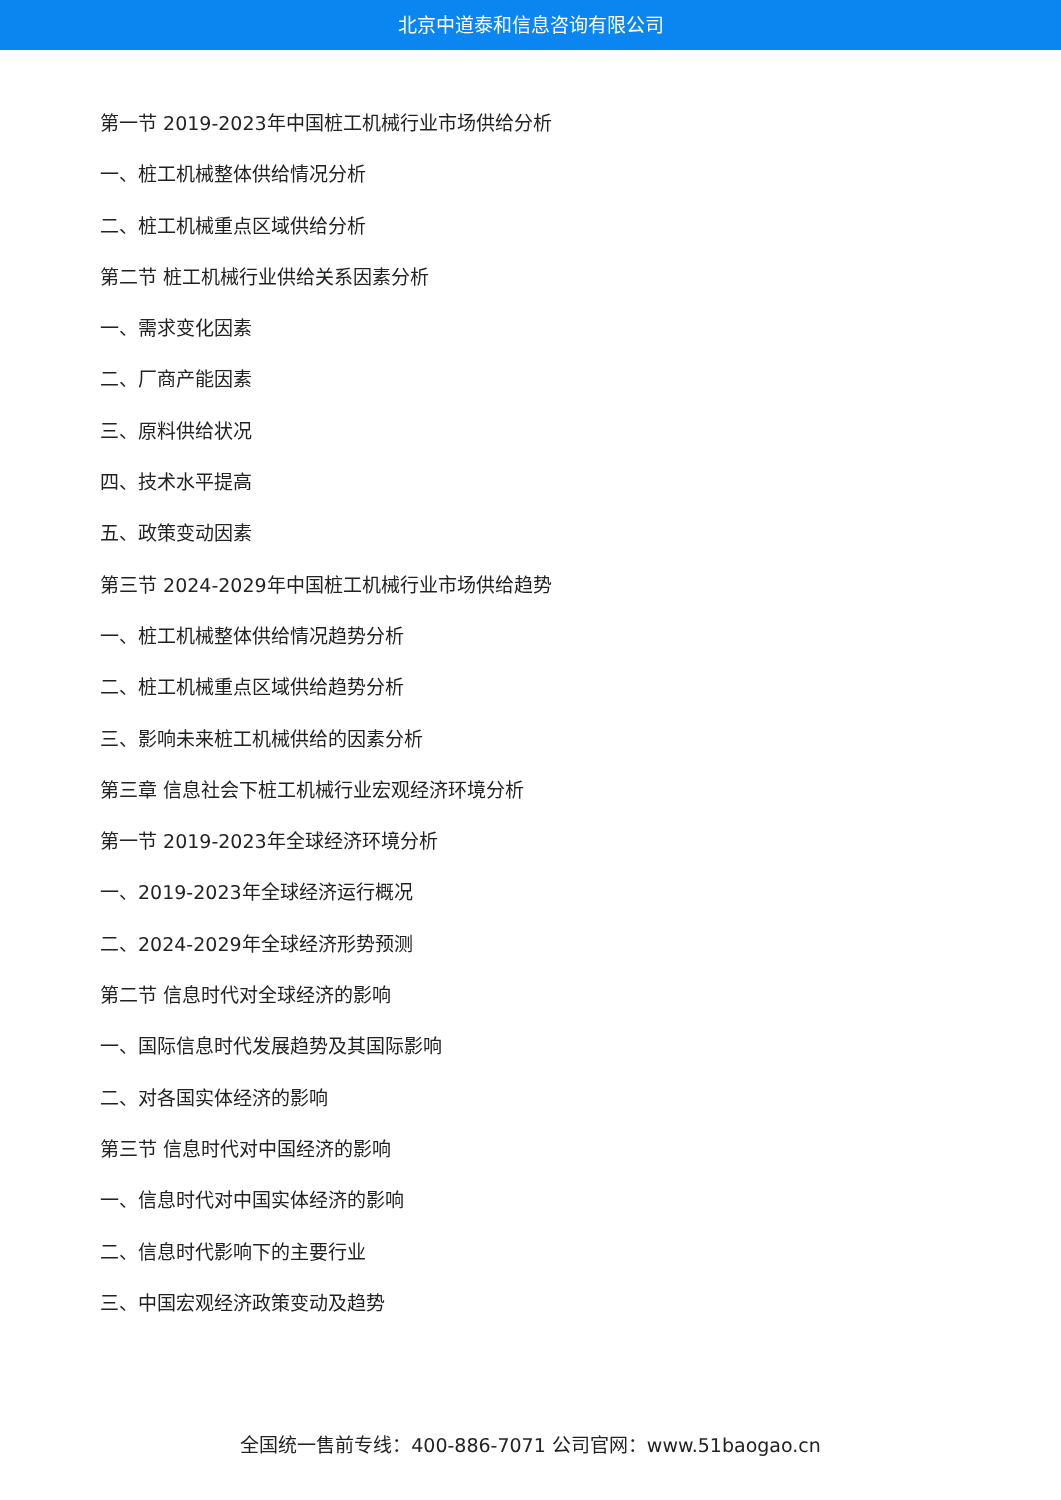北京中道泰和信息咨询有限公司
第一节 2019-2023年中国桩工机械行业市场供给分析
一、桩工机械整体供给情况分析
二、桩工机械重点区域供给分析
第二节 桩工机械行业供给关系因素分析
一、需求变化因素
二、厂商产能因素
三、原料供给状况
四、技术水平提高
五、政策变动因素
第三节 2024-2029年中国桩工机械行业市场供给趋势
一、桩工机械整体供给情况趋势分析
二、桩工机械重点区域供给趋势分析
三、影响未来桩工机械供给的因素分析
第三章 信息社会下桩工机械行业宏观经济环境分析
第一节 2019-2023年全球经济环境分析
一、2019-2023年全球经济运行概况
二、2024-2029年全球经济形势预测
第二节 信息时代对全球经济的影响
一、国际信息时代发展趋势及其国际影响
二、对各国实体经济的影响
第三节 信息时代对中国经济的影响
一、信息时代对中国实体经济的影响
二、信息时代影响下的主要行业
三、中国宏观经济政策变动及趋势
全国统一售前专线：400-886-7071 公司官网：www.51baogao.cn